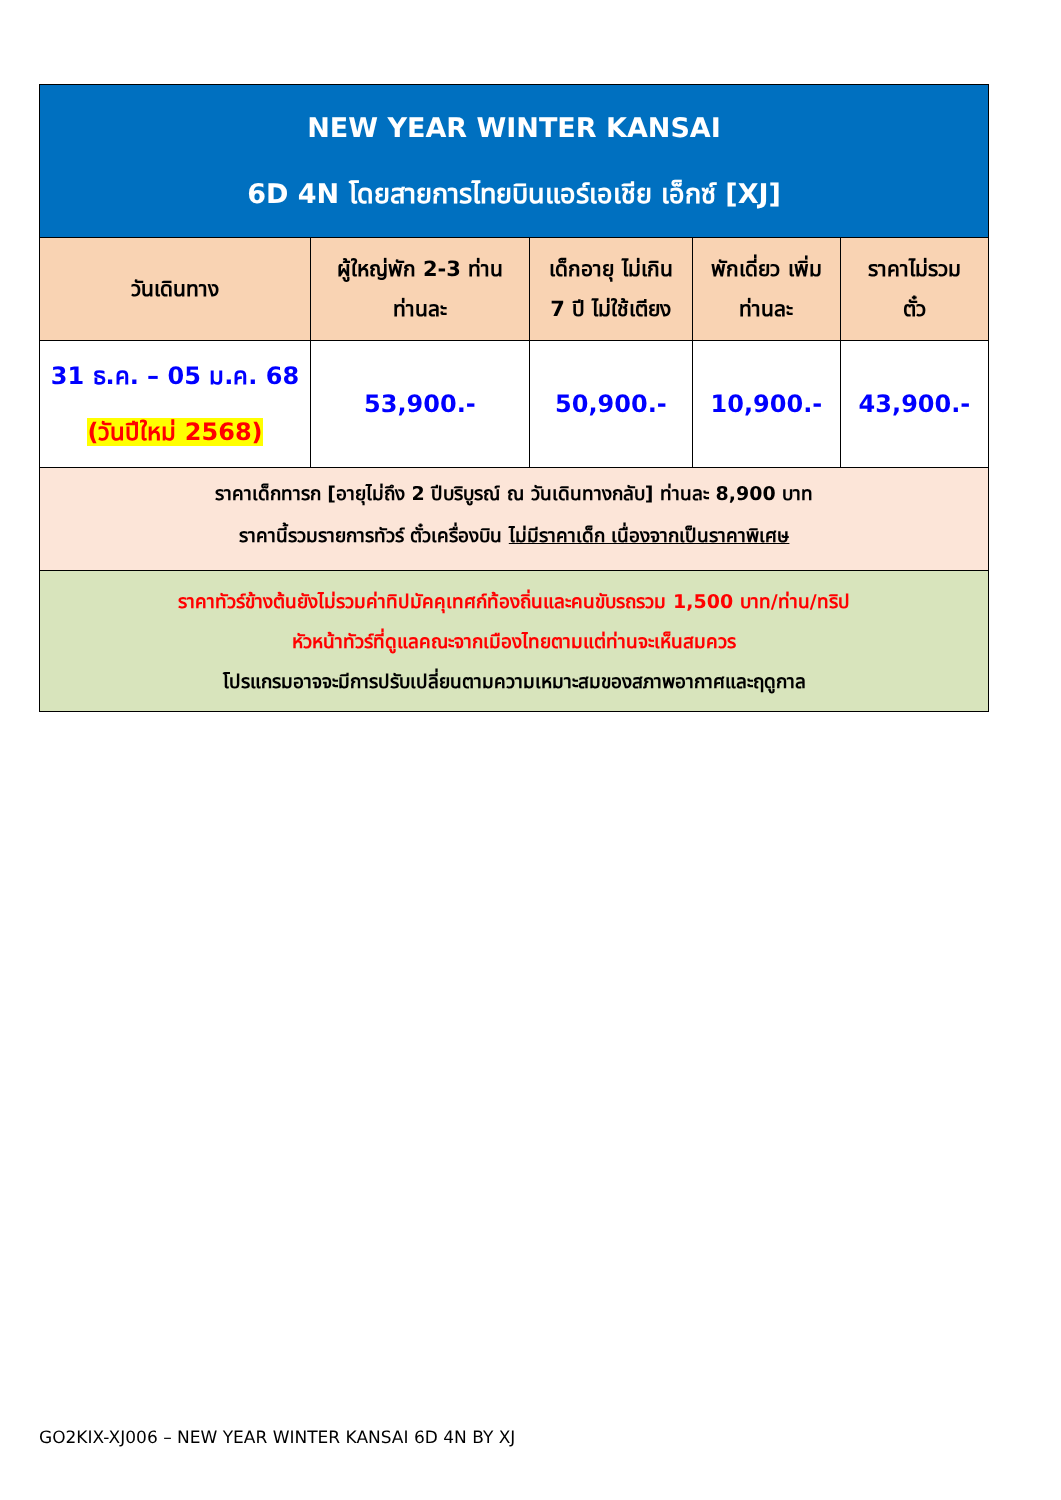| NEW YEAR WINTER KANSAI 6D 4N โดยสายการไทยบินแอร์เอเชีย เอ็กซ์ [XJ] | | | | |
| วันเดินทาง | ผู้ใหญ่พัก 2-3 ท่าน ท่านละ | เด็กอายุ ไม่เกิน 7 ปี ไม่ใช้เตียง | พักเดี่ยว เพิ่ม ท่านละ | ราคาไม่รวม ตั๋ว |
| 31 ธ.ค. – 05 ม.ค. 68 (วันปีใหม่ 2568) | 53,900.- | 50,900.- | 10,900.- | 43,900.- |
| ราคาเด็กทารก [อายุไม่ถึง 2 ปีบริบูรณ์ ณ วันเดินทางกลับ] ท่านละ 8,900 บาท ราคานี้รวมรายการทัวร์ ตั๋วเครื่องบิน ไม่มีราคาเด็ก เนื่องจากเป็นราคาพิเศษ | | | | |
| ราคาทัวร์ข้างต้นยังไม่รวมค่าทิปมัคคุเทศก์ท้องถิ่นและคนขับรถรวม 1,500 บาท/ท่าน/ทริป หัวหน้าทัวร์ที่ดูแลคณะจากเมืองไทยตามแต่ท่านจะเห็นสมควร โปรแกรมอาจจะมีการปรับเปลี่ยนตามความเหมาะสมของสภาพอากาศและฤดูกาล | | | | |
GO2KIX-XJ006 – NEW YEAR WINTER KANSAI 6D 4N BY XJ